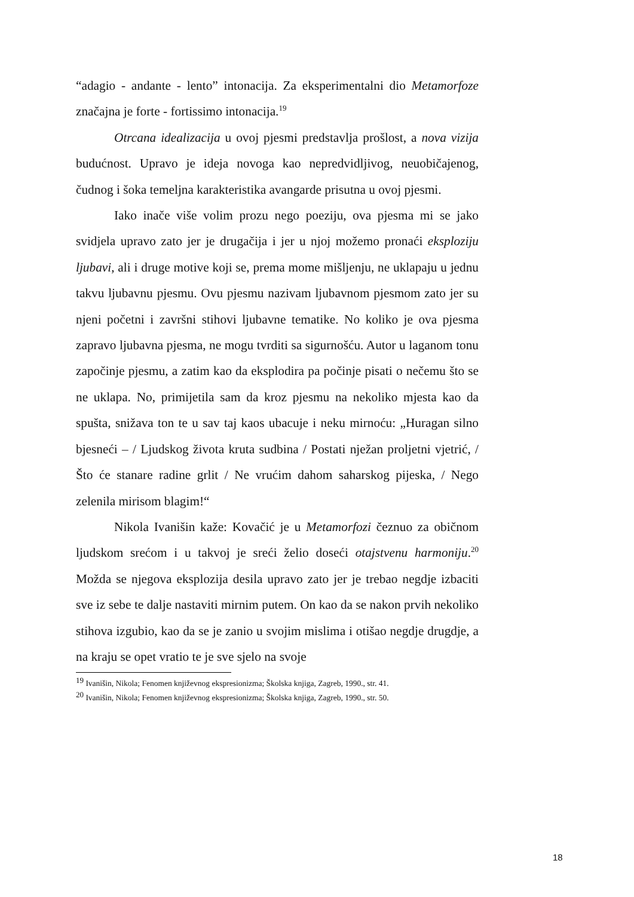“adagio - andante - lento” intonacija. Za eksperimentalni dio Metamorfoze značajna je forte - fortissimo intonacija.<sup>19</sup>
Otrcana idealizacija u ovoj pjesmi predstavlja prošlost, a nova vizija budućnost. Upravo je ideja novoga kao nepredvidljivog, neuobičajenog, čudnog i šoka temeljna karakteristika avangarde prisutna u ovoj pjesmi.
Iako inače više volim prozu nego poeziju, ova pjesma mi se jako svidjela upravo zato jer je drugačija i jer u njoj možemo pronaći eksploziju ljubavi, ali i druge motive koji se, prema mome mišljenju, ne uklapaju u jednu takvu ljubavnu pjesmu. Ovu pjesmu nazivam ljubavnom pjesmom zato jer su njeni početni i završni stihovi ljubavne tematike. No koliko je ova pjesma zapravo ljubavna pjesma, ne mogu tvrditi sa sigurnošću. Autor u laganom tonu započinje pjesmu, a zatim kao da eksplodira pa počinje pisati o nečemu što se ne uklapa. No, primijetila sam da kroz pjesmu na nekoliko mjesta kao da spušta, snižava ton te u sav taj kaos ubacuje i neku mirnoću: „Huragan silno bjesneći – / Ljudskog života kruta sudbina / Postati nježan proljetni vjetrić, / Što će stanare radine grlit / Ne vrućim dahom saharskog pijeska, / Nego zelenila mirisom blagim!“
Nikola Ivanišin kaže: Kovačić je u Metamorfozi čeznuo za običnom ljudskom srećom i u takvoj je sreći želio doseći otajstvenu harmoniju.<sup>20</sup> Možda se njegova eksplozija desila upravo zato jer je trebao negdje izbaciti sve iz sebe te dalje nastaviti mirnim putem. On kao da se nakon prvih nekoliko stihova izgubio, kao da se je zanio u svojim mislima i otišao negdje drugdje, a na kraju se opet vratio te je sve sjelo na svoje
<sup>19</sup> Ivanišin, Nikola; Fenomen književnog ekspresionizma; Školska knjiga, Zagreb, 1990., str. 41.
<sup>20</sup> Ivanišin, Nikola; Fenomen književnog ekspresionizma; Školska knjiga, Zagreb, 1990., str. 50.
18